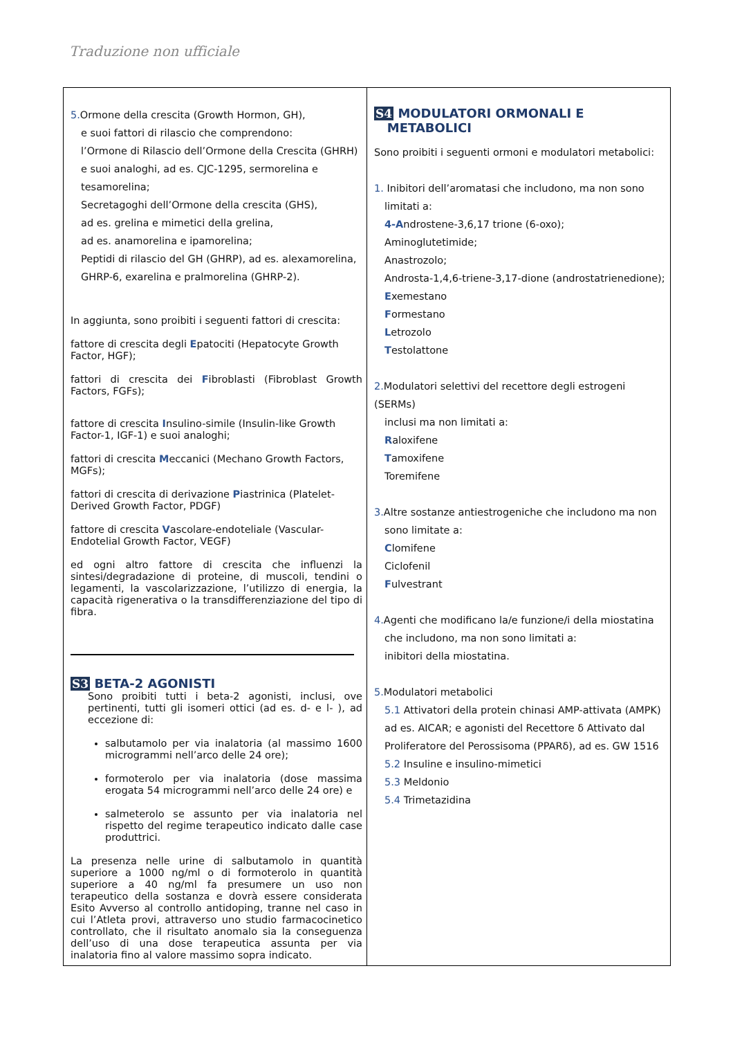Traduzione non ufficiale
5. Ormone della crescita (Growth Hormon, GH),
e suoi fattori di rilascio che comprendono:
l’Ormone di Rilascio dell’Ormone della Crescita (GHRH)
e suoi analoghi, ad es. CJC-1295, sermorelina e
tesamorelina;
Secretagoghi dell’Ormone della crescita (GHS),
ad es. grelina e mimetici della grelina,
ad es. anamorelina e ipamorelina;
Peptidi di rilascio del GH (GHRP), ad es. alexamorelina,
GHRP-6, exarelina e pralmorelina (GHRP-2).
In aggiunta, sono proibiti i seguenti fattori di crescita:
fattore di crescita degli Epatociti (Hepatocyte Growth Factor, HGF);
fattori di crescita dei Fibroblasti (Fibroblast Growth Factors, FGFs);
fattore di crescita Insulino-simile (Insulin-like Growth Factor-1, IGF-1) e suoi analoghi;
fattori di crescita Meccanici (Mechano Growth Factors, MGFs);
fattori di crescita di derivazione Piastrinica (Platelet-Derived Growth Factor, PDGF)
fattore di crescita Vascolare-endoteliale (Vascular-Endotelial Growth Factor, VEGF)
ed ogni altro fattore di crescita che influenzi la sintesi/degradazione di proteine, di muscoli, tendini o legamenti, la vascolarizzazione, l’utilizzo di energia, la capacità rigenerativa o la transdifferenziazione del tipo di fibra.
S3 BETA-2 AGONISTI
Sono proibiti tutti i beta-2 agonisti, inclusi, ove pertinenti, tutti gli isomeri ottici (ad es. d- e l- ), ad eccezione di:
salbutamolo per via inalatoria (al massimo 1600 microgrammi nell’arco delle 24 ore);
formoterolo per via inalatoria (dose massima erogata 54 microgrammi nell’arco delle 24 ore) e
salmeterolo se assunto per via inalatoria nel rispetto del regime terapeutico indicato dalle case produttrici.
La presenza nelle urine di salbutamolo in quantità superiore a 1000 ng/ml o di formoterolo in quantità superiore a 40 ng/ml fa presumere un uso non terapeutico della sostanza e dovrà essere considerata Esito Avverso al controllo antidoping, tranne nel caso in cui l’Atleta provi, attraverso uno studio farmacocinetico controllato, che il risultato anomalo sia la conseguenza dell’uso di una dose terapeutica assunta per via inalatoria fino al valore massimo sopra indicato.
S4 MODULATORI ORMONALI E
METABOLICI
Sono proibiti i seguenti ormoni e modulatori metabolici:
1. Inibitori dell’aromatasi che includono, ma non sono
limitati a:
4-Androstene-3,6,17 trione (6-oxo);
Aminoglutetimide;
Anastrozolo;
Androsta-1,4,6-triene-3,17-dione (androstatrienedione);
Exemestano
Formestano
Letrozolo
Testolattone
2. Modulatori selettivi del recettore degli estrogeni (SERMs)
inclusi ma non limitati a:
Raloxifene
Tamoxifene
Toremifene
3. Altre sostanze antiestrogeniche che includono ma non
sono limitate a:
Clomifene
Ciclofenil
Fulvestrant
4. Agenti che modificano la/e funzione/i della miostatina
che includono, ma non sono limitati a:
inibitori della miostatina.
5. Modulatori metabolici
5.1 Attivatori della protein chinasi AMP-attivata (AMPK)
ad es. AICAR; e agonisti del Recettore δ Attivato dal
Proliferatore del Perossisoma (PPARδ), ad es. GW 1516
5.2 Insuline e insulino-mimetici
5.3 Meldonio
5.4 Trimetazidina